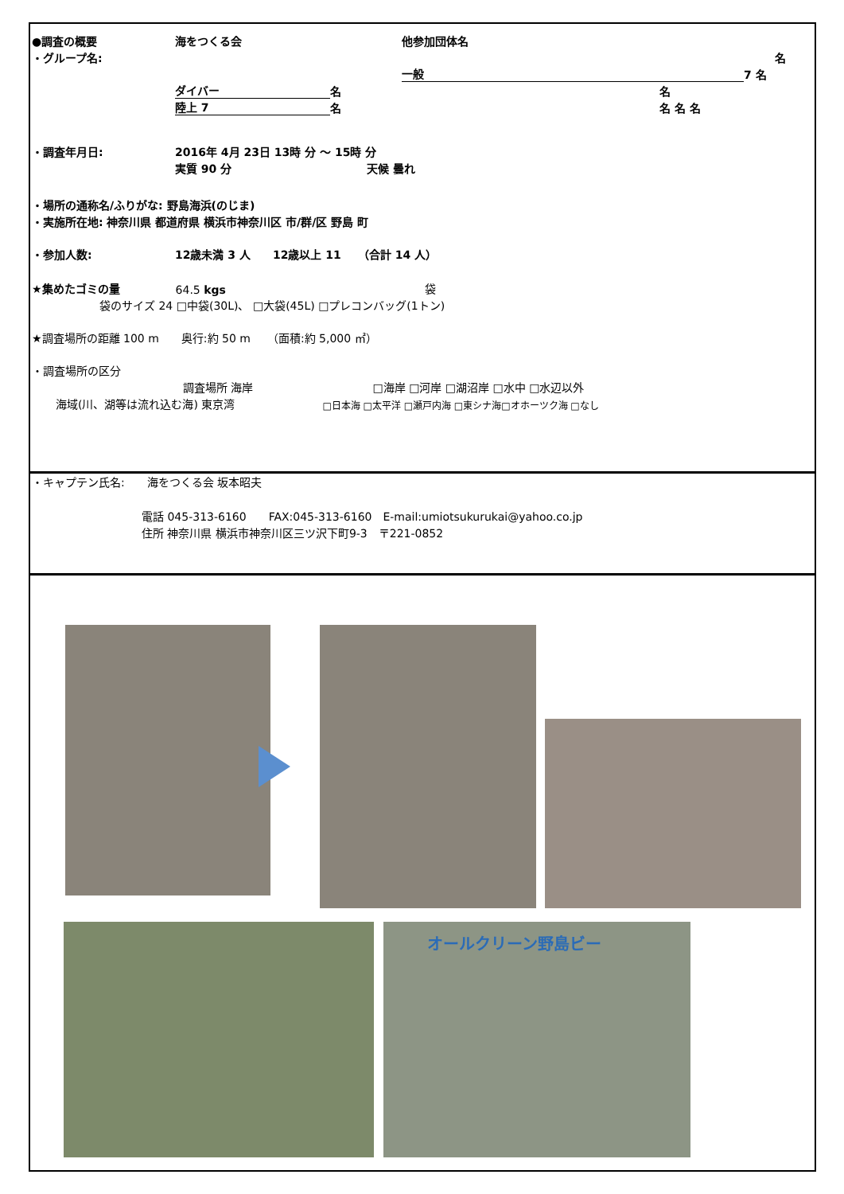●調査の概要 海をつくる会 他参加団体名
・グループ名: 名
一般 7 名
ダイバー 名 名
陸上 7 名 名 名 名
・調査年月日: 2016年 4月 23日 13時 分 ～ 15時 分
実質 90 分 天候 曇れ
・場所の通称名/ふりがな: 野島海浜(のじま)
・実施所在地: 神奈川県 都道府県 横浜市神奈川区 市/群/区 野島 町
・参加人数: 12歳未満 3 人　　12歳以上 11　　（合計 14 人）
★集めたゴミの量 64.5 kgs 袋
袋のサイズ 24 □中袋(30L)、 □大袋(45L) □プレコンバッグ(1トン)
★調査場所の距離 100 m　　奥行:約 50 m　　（面積:約 5,000 ㎡）
・調査場所の区分
調査場所 海岸 □海岸 □河岸 □湖沼岸 □水中 □水辺以外
海域(川、湖等は流れ込む海) 東京湾 □日本海 □太平洋 □瀬戸内海 □東シナ海□オホーツク海 □なし
・キャプテン氏名:　　海をつくる会 坂本昭夫
電話 045-313-6160　　FAX:045-313-6160　E-mail:umiotsukurukai@yahoo.co.jp
住所 神奈川県 横浜市神奈川区三ツ沢下町9-3　〒221-0852
オールクリーン野島ビー